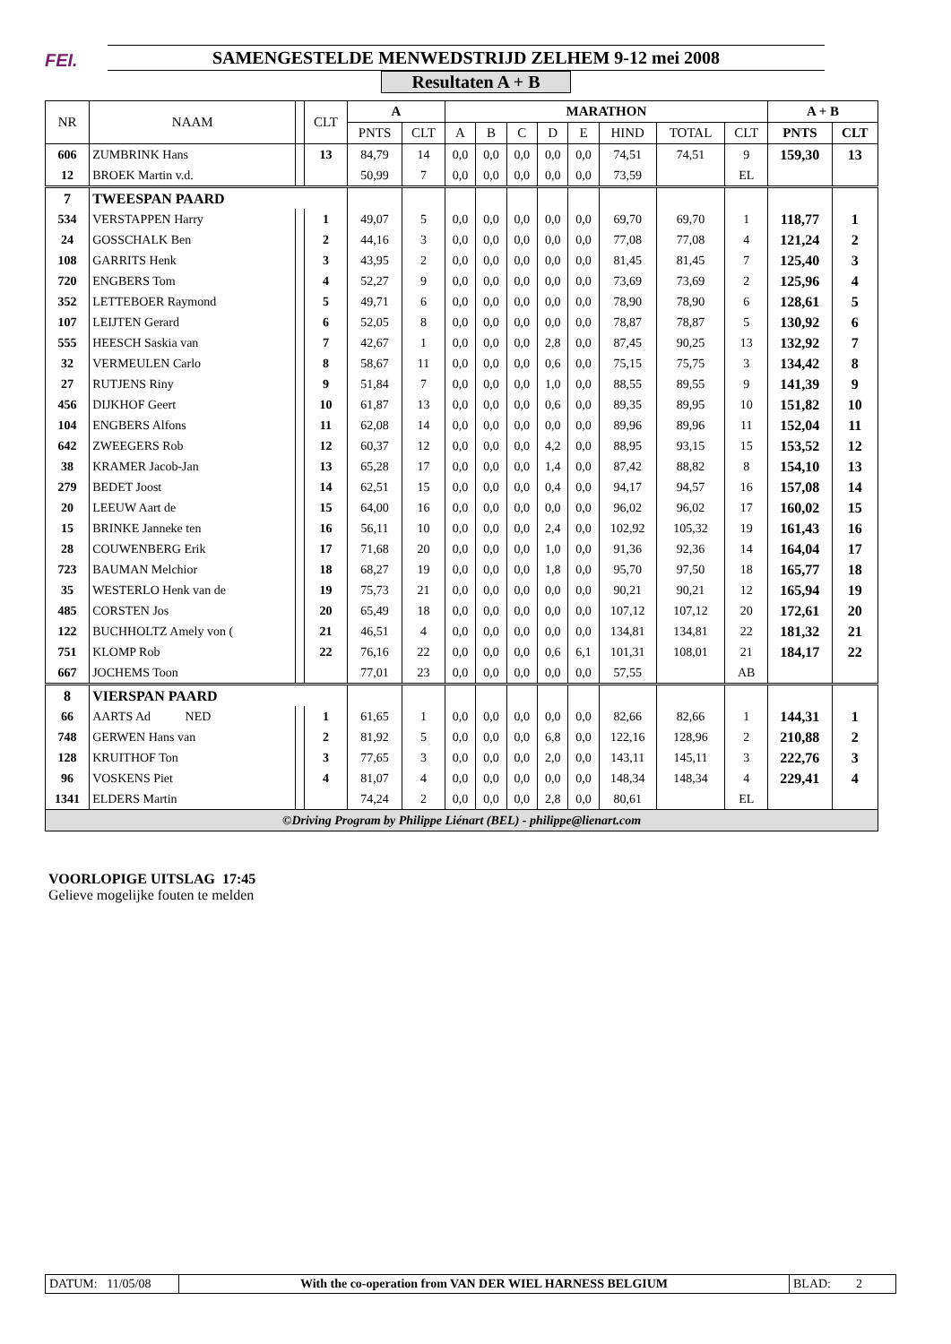FEI.
SAMENGESTELDE MENWEDSTRIJD ZELHEM 9-12 mei 2008
Resultaten A + B
| NR | NAAM | | CLT | A | | MARATHON | | | | | | | | A + B | |
| --- | --- | --- | --- | --- | --- | --- | --- | --- | --- | --- | --- | --- | --- | --- | --- |
| | | | | PNTS | CLT | A | B | C | D | E | HIND | TOTAL | CLT | PNTS | CLT |
| 606 | ZUMBRINK Hans | | 13 | 84,79 | 14 | 0,0 | 0,0 | 0,0 | 0,0 | 0,0 | 74,51 | 74,51 | 9 | 159,30 | 13 |
| 12 | BROEK Martin v.d. | | | 50,99 | 7 | 0,0 | 0,0 | 0,0 | 0,0 | 0,0 | 73,59 | | EL | | |
| 7 | TWEESPAN PAARD | | | | | | | | | | | | | | |
| 534 | VERSTAPPEN Harry | | 1 | 49,07 | 5 | 0,0 | 0,0 | 0,0 | 0,0 | 0,0 | 69,70 | 69,70 | 1 | 118,77 | 1 |
| 24 | GOSSCHALK Ben | | 2 | 44,16 | 3 | 0,0 | 0,0 | 0,0 | 0,0 | 0,0 | 77,08 | 77,08 | 4 | 121,24 | 2 |
| 108 | GARRITS Henk | | 3 | 43,95 | 2 | 0,0 | 0,0 | 0,0 | 0,0 | 0,0 | 81,45 | 81,45 | 7 | 125,40 | 3 |
| 720 | ENGBERS Tom | | 4 | 52,27 | 9 | 0,0 | 0,0 | 0,0 | 0,0 | 0,0 | 73,69 | 73,69 | 2 | 125,96 | 4 |
| 352 | LETTEBOER Raymond | | 5 | 49,71 | 6 | 0,0 | 0,0 | 0,0 | 0,0 | 0,0 | 78,90 | 78,90 | 6 | 128,61 | 5 |
| 107 | LEIJTEN Gerard | | 6 | 52,05 | 8 | 0,0 | 0,0 | 0,0 | 0,0 | 0,0 | 78,87 | 78,87 | 5 | 130,92 | 6 |
| 555 | HEESCH Saskia van | | 7 | 42,67 | 1 | 0,0 | 0,0 | 0,0 | 2,8 | 0,0 | 87,45 | 90,25 | 13 | 132,92 | 7 |
| 32 | VERMEULEN Carlo | | 8 | 58,67 | 11 | 0,0 | 0,0 | 0,0 | 0,6 | 0,0 | 75,15 | 75,75 | 3 | 134,42 | 8 |
| 27 | RUTJENS Riny | | 9 | 51,84 | 7 | 0,0 | 0,0 | 0,0 | 1,0 | 0,0 | 88,55 | 89,55 | 9 | 141,39 | 9 |
| 456 | DIJKHOF Geert | | 10 | 61,87 | 13 | 0,0 | 0,0 | 0,0 | 0,6 | 0,0 | 89,35 | 89,95 | 10 | 151,82 | 10 |
| 104 | ENGBERS Alfons | | 11 | 62,08 | 14 | 0,0 | 0,0 | 0,0 | 0,0 | 0,0 | 89,96 | 89,96 | 11 | 152,04 | 11 |
| 642 | ZWEEGERS Rob | | 12 | 60,37 | 12 | 0,0 | 0,0 | 0,0 | 4,2 | 0,0 | 88,95 | 93,15 | 15 | 153,52 | 12 |
| 38 | KRAMER Jacob-Jan | | 13 | 65,28 | 17 | 0,0 | 0,0 | 0,0 | 1,4 | 0,0 | 87,42 | 88,82 | 8 | 154,10 | 13 |
| 279 | BEDET Joost | | 14 | 62,51 | 15 | 0,0 | 0,0 | 0,0 | 0,4 | 0,0 | 94,17 | 94,57 | 16 | 157,08 | 14 |
| 20 | LEEUW Aart de | | 15 | 64,00 | 16 | 0,0 | 0,0 | 0,0 | 0,0 | 0,0 | 96,02 | 96,02 | 17 | 160,02 | 15 |
| 15 | BRINKE Janneke ten | | 16 | 56,11 | 10 | 0,0 | 0,0 | 0,0 | 2,4 | 0,0 | 102,92 | 105,32 | 19 | 161,43 | 16 |
| 28 | COUWENBERG Erik | | 17 | 71,68 | 20 | 0,0 | 0,0 | 0,0 | 1,0 | 0,0 | 91,36 | 92,36 | 14 | 164,04 | 17 |
| 723 | BAUMAN Melchior | | 18 | 68,27 | 19 | 0,0 | 0,0 | 0,0 | 1,8 | 0,0 | 95,70 | 97,50 | 18 | 165,77 | 18 |
| 35 | WESTERLO Henk van de | | 19 | 75,73 | 21 | 0,0 | 0,0 | 0,0 | 0,0 | 0,0 | 90,21 | 90,21 | 12 | 165,94 | 19 |
| 485 | CORSTEN Jos | | 20 | 65,49 | 18 | 0,0 | 0,0 | 0,0 | 0,0 | 0,0 | 107,12 | 107,12 | 20 | 172,61 | 20 |
| 122 | BUCHHOLTZ Amely von ( | | 21 | 46,51 | 4 | 0,0 | 0,0 | 0,0 | 0,0 | 0,0 | 134,81 | 134,81 | 22 | 181,32 | 21 |
| 751 | KLOMP Rob | | 22 | 76,16 | 22 | 0,0 | 0,0 | 0,0 | 0,6 | 6,1 | 101,31 | 108,01 | 21 | 184,17 | 22 |
| 667 | JOCHEMS Toon | | | 77,01 | 23 | 0,0 | 0,0 | 0,0 | 0,0 | 0,0 | 57,55 | | AB | | |
| 8 | VIERSPAN PAARD | | | | | | | | | | | | | | |
| 66 | AARTS Ad NED | | 1 | 61,65 | 1 | 0,0 | 0,0 | 0,0 | 0,0 | 0,0 | 82,66 | 82,66 | 1 | 144,31 | 1 |
| 748 | GERWEN Hans van | | 2 | 81,92 | 5 | 0,0 | 0,0 | 0,0 | 6,8 | 0,0 | 122,16 | 128,96 | 2 | 210,88 | 2 |
| 128 | KRUITHOF Ton | | 3 | 77,65 | 3 | 0,0 | 0,0 | 0,0 | 2,0 | 0,0 | 143,11 | 145,11 | 3 | 222,76 | 3 |
| 96 | VOSKENS Piet | | 4 | 81,07 | 4 | 0,0 | 0,0 | 0,0 | 0,0 | 0,0 | 148,34 | 148,34 | 4 | 229,41 | 4 |
| 1341 | ELDERS Martin | | | 74,24 | 2 | 0,0 | 0,0 | 0,0 | 2,8 | 0,0 | 80,61 | | EL | | |
| ©Driving Program by Philippe Liénart (BEL) - philippe@lienart.com | | | | | | | | | | | | | | | |
VOORLOPIGE UITSLAG 17:45
Gelieve mogelijke fouten te melden
DATUM: 11/05/08
With the co-operation from VAN DER WIEL HARNESS BELGIUM
BLAD: 2